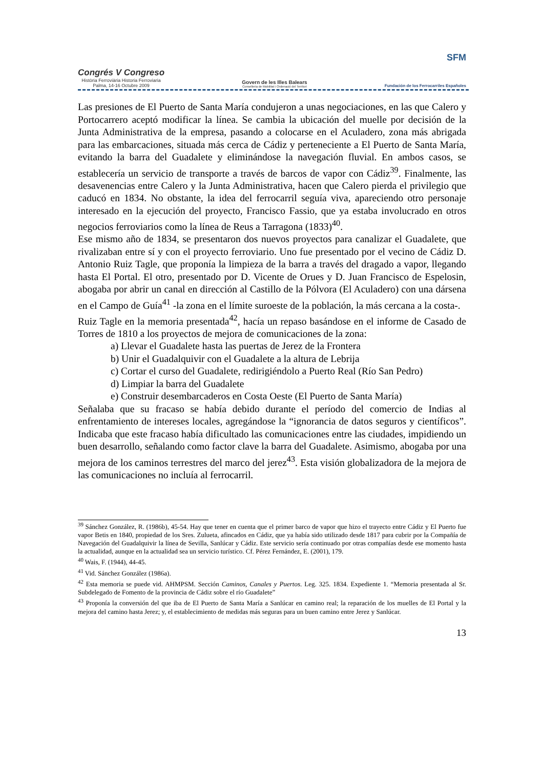Congrés V Congreso
Història Ferroviària Historia Ferroviaria
Palma, 14-16 Octubre 2009
Govern de les Illes Balears
Conselleria de Mobilitat i Ordenació del Territori
SFM
Fundación de los Ferrocarriles Españoles
Las presiones de El Puerto de Santa María condujeron a unas negociaciones, en las que Calero y Portocarrero aceptó modificar la línea. Se cambia la ubicación del muelle por decisión de la Junta Administrativa de la empresa, pasando a colocarse en el Aculadero, zona más abrigada para las embarcaciones, situada más cerca de Cádiz y perteneciente a El Puerto de Santa María, evitando la barra del Guadalete y eliminándose la navegación fluvial. En ambos casos, se establecería un servicio de transporte a través de barcos de vapor con Cádiz<sup>39</sup>. Finalmente, las desavenencias entre Calero y la Junta Administrativa, hacen que Calero pierda el privilegio que caducó en 1834. No obstante, la idea del ferrocarril seguía viva, apareciendo otro personaje interesado en la ejecución del proyecto, Francisco Fassio, que ya estaba involucrado en otros negocios ferroviarios como la línea de Reus a Tarragona (1833)<sup>40</sup>.
Ese mismo año de 1834, se presentaron dos nuevos proyectos para canalizar el Guadalete, que rivalizaban entre sí y con el proyecto ferroviario. Uno fue presentado por el vecino de Cádiz D. Antonio Ruiz Tagle, que proponía la limpieza de la barra a través del dragado a vapor, llegando hasta El Portal. El otro, presentado por D. Vicente de Orues y D. Juan Francisco de Espelosin, abogaba por abrir un canal en dirección al Castillo de la Pólvora (El Aculadero) con una dársena en el Campo de Guía<sup>41</sup> -la zona en el límite suroeste de la población, la más cercana a la costa-.
Ruiz Tagle en la memoria presentada<sup>42</sup>, hacía un repaso basándose en el informe de Casado de Torres de 1810 a los proyectos de mejora de comunicaciones de la zona:
a) Llevar el Guadalete hasta las puertas de Jerez de la Frontera
b) Unir el Guadalquivir con el Guadalete a la altura de Lebrija
c) Cortar el curso del Guadalete, redirigiéndolo a Puerto Real (Río San Pedro)
d) Limpiar la barra del Guadalete
e) Construir desembarcaderos en Costa Oeste (El Puerto de Santa María)
Señalaba que su fracaso se había debido durante el período del comercio de Indias al enfrentamiento de intereses locales, agregándose la “ignorancia de datos seguros y científicos”. Indicaba que este fracaso había dificultado las comunicaciones entre las ciudades, impidiendo un buen desarrollo, señalando como factor clave la barra del Guadalete. Asimismo, abogaba por una mejora de los caminos terrestres del marco del jerez<sup>43</sup>. Esta visión globalizadora de la mejora de las comunicaciones no incluía al ferrocarril.
<sup>39</sup> Sánchez González, R. (1986b), 45-54. Hay que tener en cuenta que el primer barco de vapor que hizo el trayecto entre Cádiz y El Puerto fue vapor Betis en 1840, propiedad de los Sres. Zulueta, afincados en Cádiz, que ya había sido utilizado desde 1817 para cubrir por la Compañía de Navegación del Guadalquivir la línea de Sevilla, Sanlúcar y Cádiz. Este servicio sería continuado por otras compañías desde ese momento hasta la actualidad, aunque en la actualidad sea un servicio turístico. Cf. Pérez Fernández, E. (2001), 179.
<sup>40</sup> Wais, F. (1944), 44-45.
<sup>41</sup> Vid. Sánchez González (1986a).
<sup>42</sup> Esta memoria se puede vid. AHMPSM. Sección Caminos, Canales y Puertos. Leg. 325. 1834. Expediente 1. “Memoria presentada al Sr. Subdelegado de Fomento de la provincia de Cádiz sobre el río Guadalete”
<sup>43</sup> Proponía la conversión del que iba de El Puerto de Santa María a Sanlúcar en camino real; la reparación de los muelles de El Portal y la mejora del camino hasta Jerez; y, el establecimiento de medidas más seguras para un buen camino entre Jerez y Sanlúcar.
13